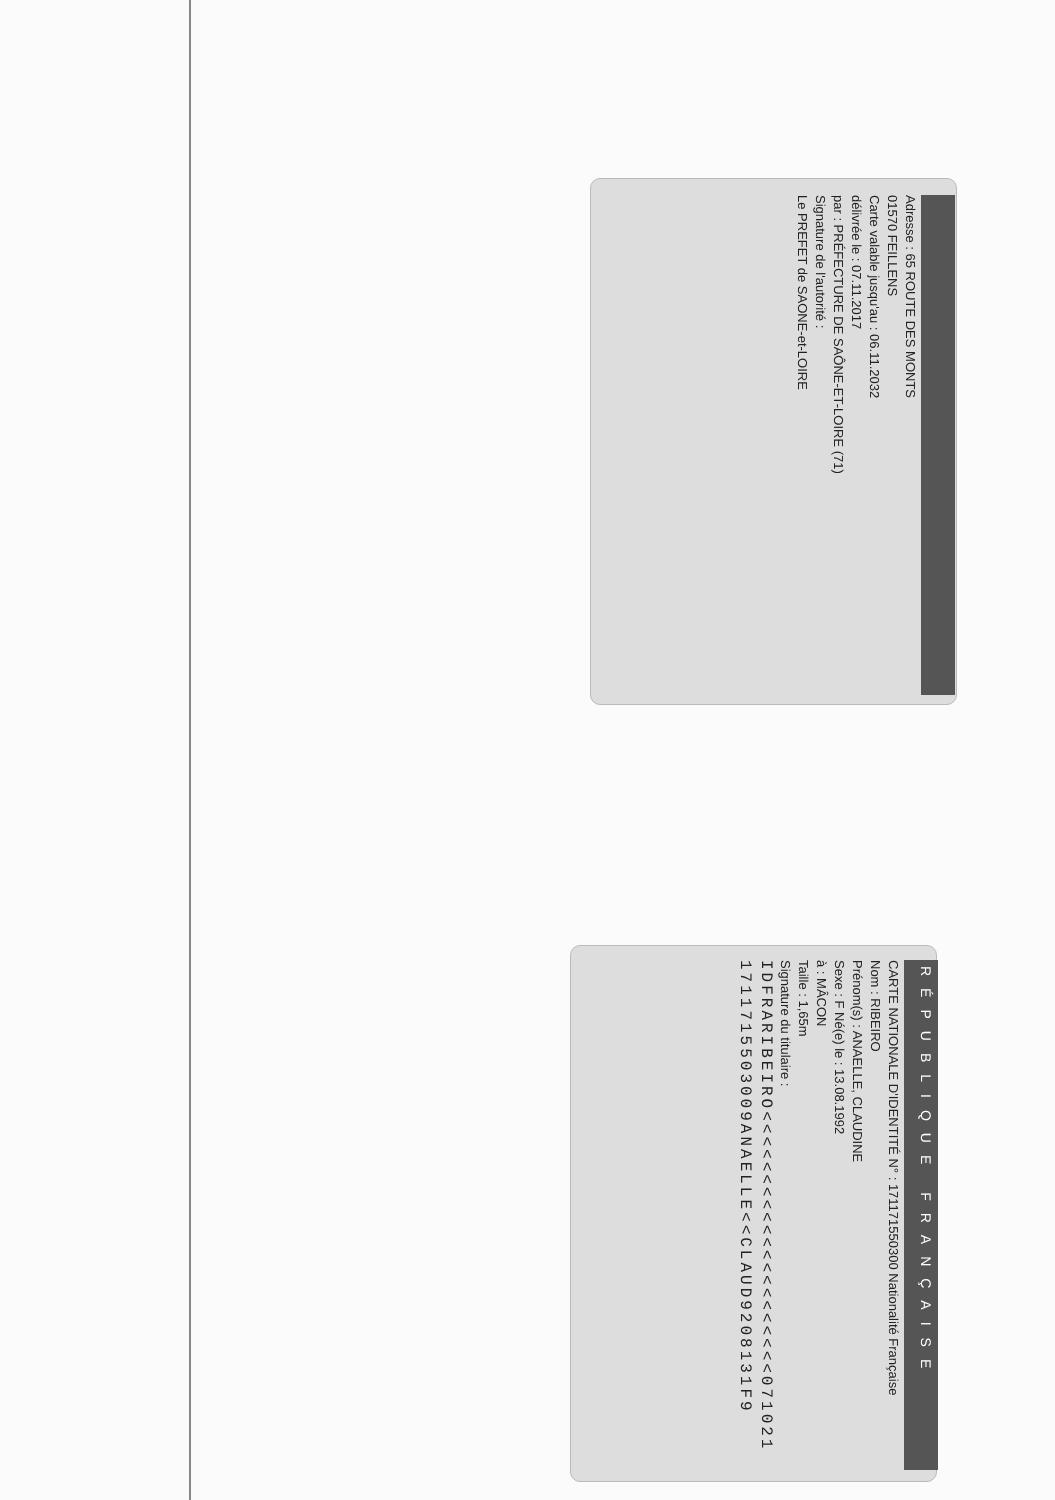Adresse : 65 ROUTE DES MONTS
01570 FEILLENS
Carte valable jusqu'au : 06.11.2032
délivrée le : 07.11.2017
par : PRÉFECTURE DE SAÔNE-ET-LOIRE (71)
Signature de l'autorité :
Le PREFET de SAONE-et-LOIRE
RÉPUBLIQUE FRANÇAISE
CARTE NATIONALE D'IDENTITÉ N° : 171171550300 Nationalité Française
Nom : RIBEIRO
Prénom(s) : ANAELLE, CLAUDINE
Sexe : F Né(e) le : 13.08.1992
à : MÂCON
Taille : 1,65m
Signature du titulaire :
IDFRARIBEIRO<<<<<<<<<<<<<<<<<<<<<071021
1711715503009ANAELLE<<CLAUD9208131F9